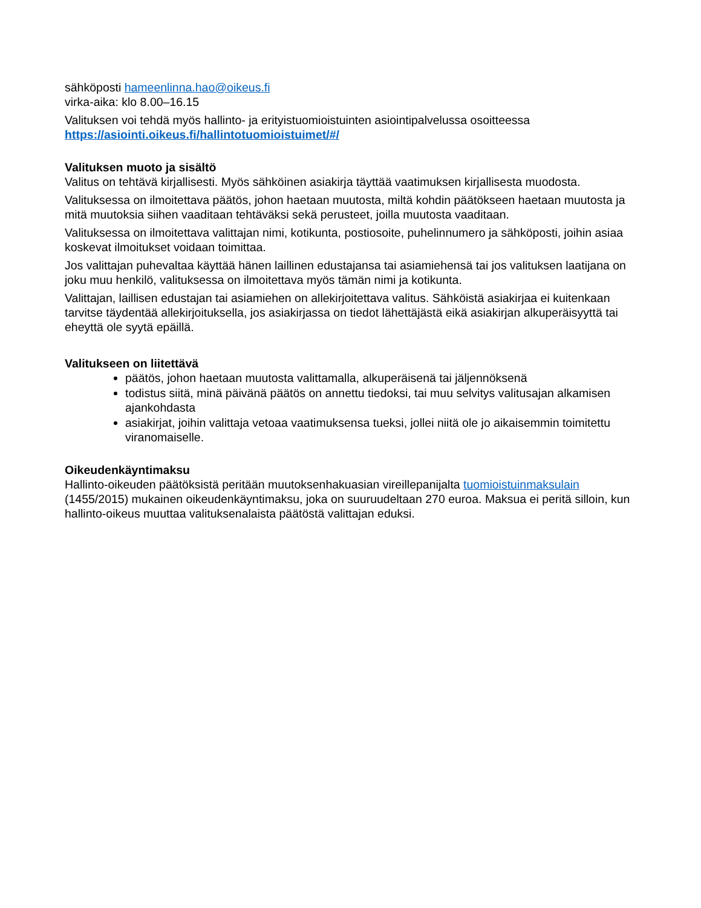sähköposti hameenlinna.hao@oikeus.fi
virka-aika: klo 8.00–16.15
Valituksen voi tehdä myös hallinto- ja erityistuomioistuinten asiointipalvelussa osoitteessa https://asiointi.oikeus.fi/hallintotuomioistuimet/#/
Valituksen muoto ja sisältö
Valitus on tehtävä kirjallisesti. Myös sähköinen asiakirja täyttää vaatimuksen kirjallisesta muodosta.
Valituksessa on ilmoitettava päätös, johon haetaan muutosta, miltä kohdin päätökseen haetaan muutosta ja mitä muutoksia siihen vaaditaan tehtäväksi sekä perusteet, joilla muutosta vaaditaan.
Valituksessa on ilmoitettava valittajan nimi, kotikunta, postiosoite, puhelinnumero ja sähköposti, joihin asiaa koskevat ilmoitukset voidaan toimittaa.
Jos valittajan puhevaltaa käyttää hänen laillinen edustajansa tai asiamiehensä tai jos valituksen laatijana on joku muu henkilö, valituksessa on ilmoitettava myös tämän nimi ja kotikunta.
Valittajan, laillisen edustajan tai asiamiehen on allekirjoitettava valitus. Sähköistä asiakirjaa ei kuitenkaan tarvitse täydentää allekirjoituksella, jos asiakirjassa on tiedot lähettäjästä eikä asiakirjan alkuperäisyyttä tai eheyttä ole syytä epäillä.
Valitukseen on liitettävä
päätös, johon haetaan muutosta valittamalla, alkuperäisenä tai jäljennöksenä
todistus siitä, minä päivänä päätös on annettu tiedoksi, tai muu selvitys valitusajan alkamisen ajankohdasta
asiakirjat, joihin valittaja vetoaa vaatimuksensa tueksi, jollei niitä ole jo aikaisemmin toimitettu viranomaiselle.
Oikeudenkäyntimaksu
Hallinto-oikeuden päätöksistä peritään muutoksenhakuasian vireillepanijalta tuomioistuinmaksulain (1455/2015) mukainen oikeudenkäyntimaksu, joka on suuruudeltaan 270 euroa. Maksua ei peritä silloin, kun hallinto-oikeus muuttaa valituksenalaista päätöstä valittajan eduksi.